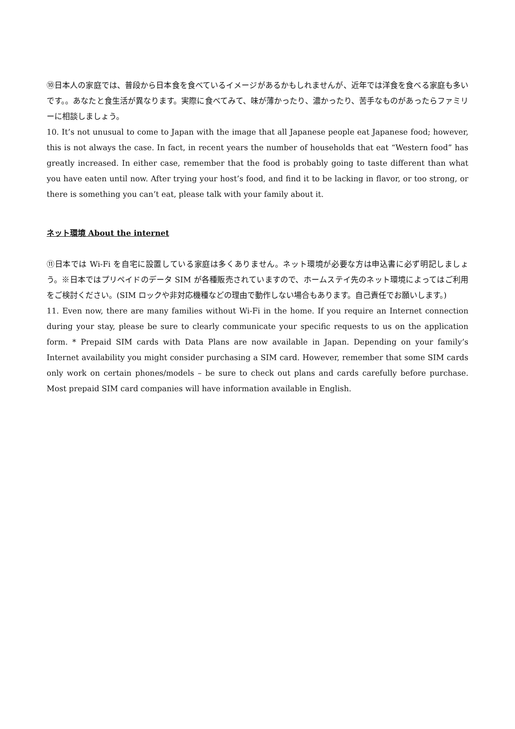⑩日本人の家庭では、普段から日本食を食べているイメージがあるかもしれませんが、近年では洋食を食べる家庭も多いです。。あなたと食生活が異なります。実際に食べてみて、味が薄かったり、濃かったり、苦手なものがあったらファミリーに相談しましょう。
10. It’s not unusual to come to Japan with the image that all Japanese people eat Japanese food; however, this is not always the case. In fact, in recent years the number of households that eat “Western food” has greatly increased. In either case, remember that the food is probably going to taste different than what you have eaten until now. After trying your host’s food, and find it to be lacking in flavor, or too strong, or there is something you can’t eat, please talk with your family about it.
ネット環境 About the internet
⑪日本では Wi-Fi を自宅に設置している家庭は多くありません。ネット環境が必要な方は申込書に必ず明記しましょう。※日本ではプリペイドのデータ SIM が各種販売されていますので、ホームステイ先のネット環境によってはご利用をご検討ください。(SIM ロックや非対応機種などの理由で動作しない場合もあります。自己責任でお願いします。)
11. Even now, there are many families without Wi-Fi in the home. If you require an Internet connection during your stay, please be sure to clearly communicate your specific requests to us on the application form. * Prepaid SIM cards with Data Plans are now available in Japan. Depending on your family’s Internet availability you might consider purchasing a SIM card. However, remember that some SIM cards only work on certain phones/models – be sure to check out plans and cards carefully before purchase. Most prepaid SIM card companies will have information available in English.